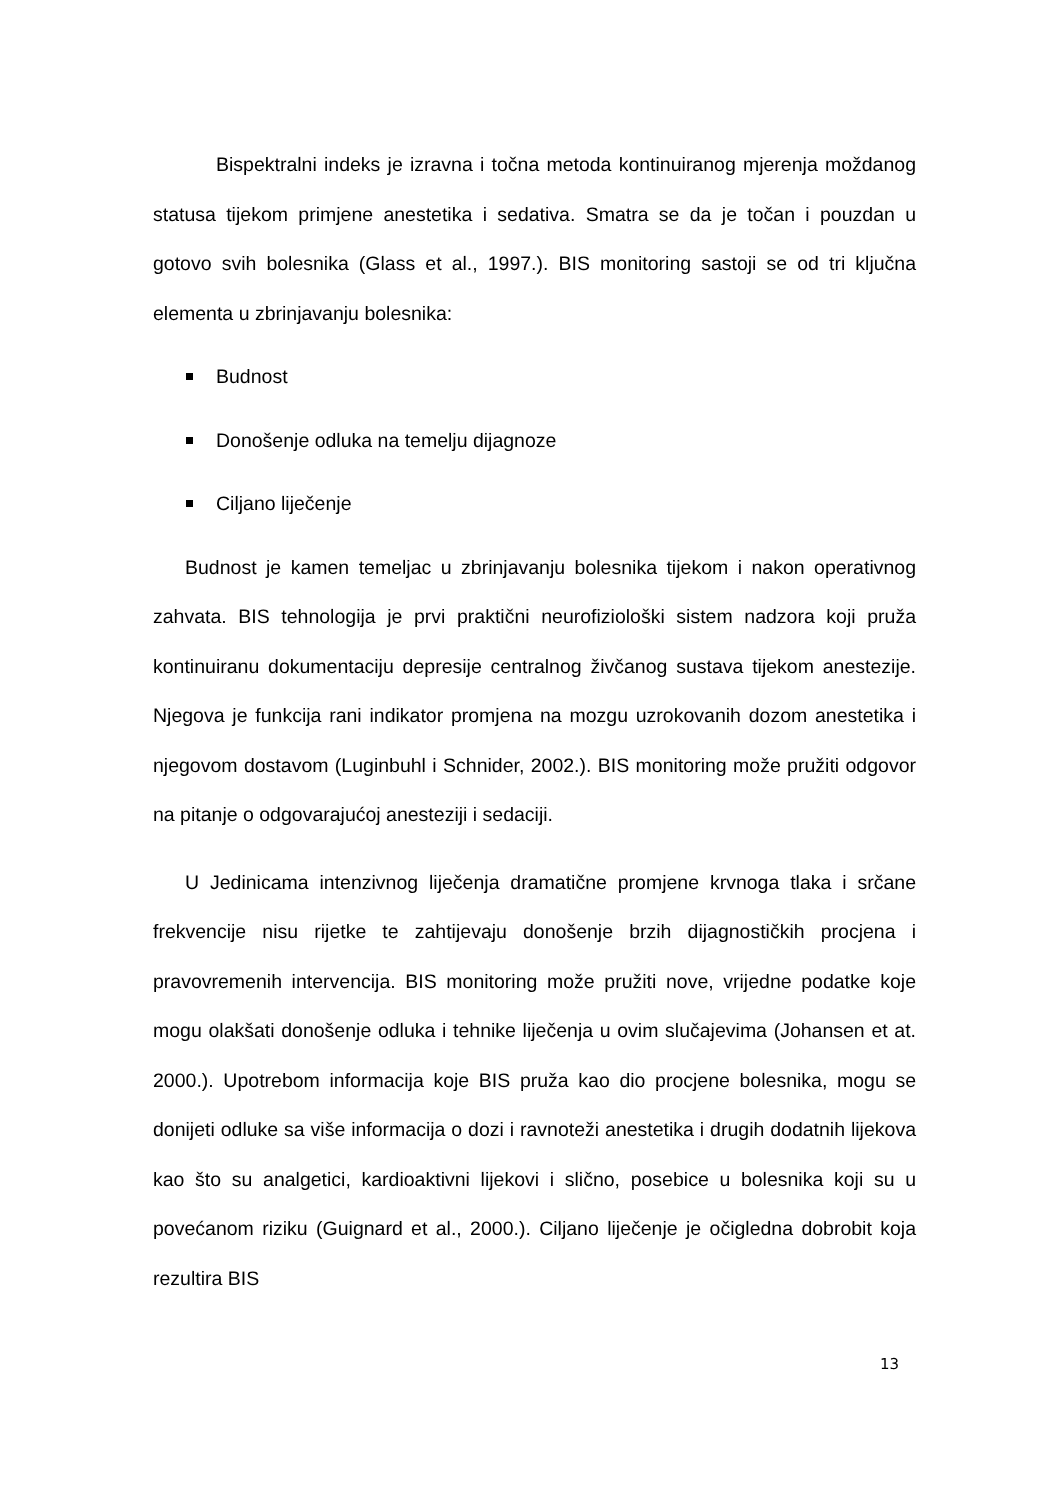Bispektralni indeks je izravna i točna metoda kontinuiranog mjerenja moždanog statusa tijekom primjene anestetika i sedativa. Smatra se da je točan i pouzdan u gotovo svih bolesnika (Glass et al., 1997.). BIS monitoring sastoji se od tri ključna elementa u zbrinjavanju bolesnika:
Budnost
Donošenje odluka na temelju dijagnoze
Ciljano liječenje
Budnost je kamen temeljac u zbrinjavanju bolesnika tijekom i nakon operativnog zahvata. BIS tehnologija je prvi praktični neurofiziološki sistem nadzora koji pruža kontinuiranu dokumentaciju depresije centralnog živčanog sustava tijekom anestezije. Njegova je funkcija rani indikator promjena na mozgu uzrokovanih dozom anestetika i njegovom dostavom (Luginbuhl i Schnider, 2002.). BIS monitoring može pružiti odgovor na pitanje o odgovarajućoj anesteziji i sedaciji.
U Jedinicama intenzivnog liječenja dramatične promjene krvnoga tlaka i srčane frekvencije nisu rijetke te zahtijevaju donošenje brzih dijagnostičkih procjena i pravovremenih intervencija. BIS monitoring može pružiti nove, vrijedne podatke koje mogu olakšati donošenje odluka i tehnike liječenja u ovim slučajevima (Johansen et at. 2000.). Upotrebom informacija koje BIS pruža kao dio procjene bolesnika, mogu se donijeti odluke sa više informacija o dozi i ravnoteži anestetika i drugih dodatnih lijekova kao što su analgetici, kardioaktivni lijekovi i slično, posebice u bolesnika koji su u povećanom riziku (Guignard et al., 2000.). Ciljano liječenje je očigledna dobrobit koja rezultira BIS
13